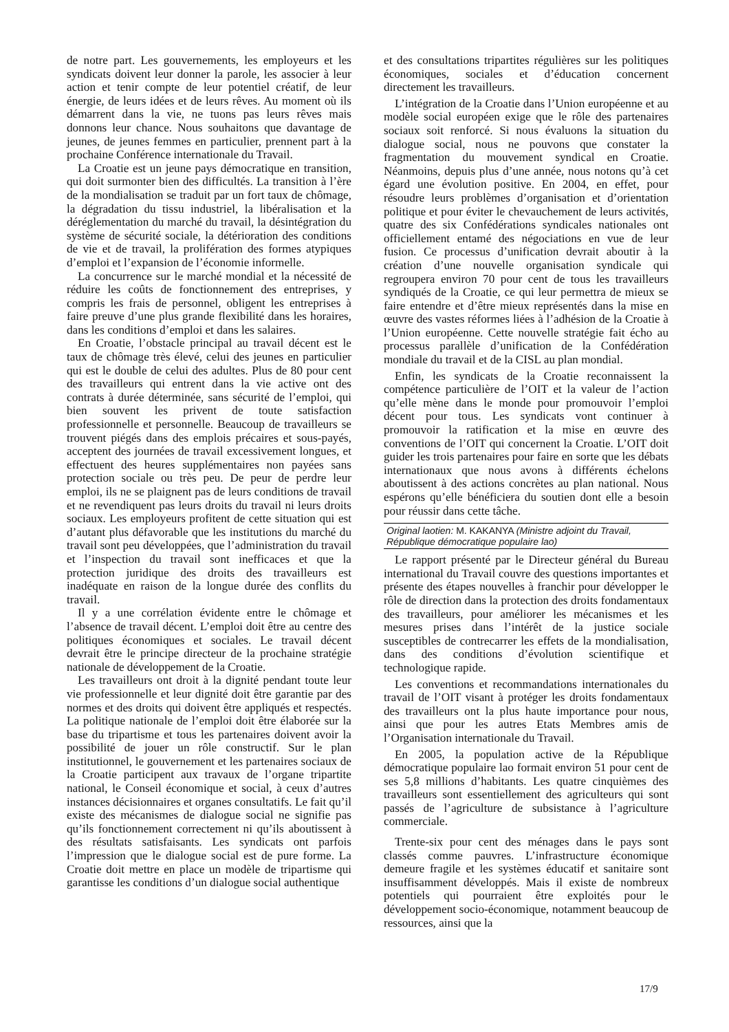de notre part. Les gouvernements, les employeurs et les syndicats doivent leur donner la parole, les associer à leur action et tenir compte de leur potentiel créatif, de leur énergie, de leurs idées et de leurs rêves. Au moment où ils démarrent dans la vie, ne tuons pas leurs rêves mais donnons leur chance. Nous souhaitons que davantage de jeunes, de jeunes femmes en particulier, prennent part à la prochaine Conférence internationale du Travail.
La Croatie est un jeune pays démocratique en transition, qui doit surmonter bien des difficultés. La transition à l’ère de la mondialisation se traduit par un fort taux de chômage, la dégradation du tissu industriel, la libéralisation et la déréglementation du marché du travail, la désintégration du système de sécurité sociale, la détérioration des conditions de vie et de travail, la prolifération des formes atypiques d’emploi et l’expansion de l’économie informelle.
La concurrence sur le marché mondial et la nécessité de réduire les coûts de fonctionnement des entreprises, y compris les frais de personnel, obligent les entreprises à faire preuve d’une plus grande flexibilité dans les horaires, dans les conditions d’emploi et dans les salaires.
En Croatie, l’obstacle principal au travail décent est le taux de chômage très élevé, celui des jeunes en particulier qui est le double de celui des adultes. Plus de 80 pour cent des travailleurs qui entrent dans la vie active ont des contrats à durée déterminée, sans sécurité de l’emploi, qui bien souvent les privent de toute satisfaction professionnelle et personnelle. Beaucoup de travailleurs se trouvent piégés dans des emplois précaires et sous-payés, acceptent des journées de travail excessivement longues, et effectuent des heures supplémentaires non payées sans protection sociale ou très peu. De peur de perdre leur emploi, ils ne se plaignent pas de leurs conditions de travail et ne revendiquent pas leurs droits du travail ni leurs droits sociaux. Les employeurs profitent de cette situation qui est d’autant plus défavorable que les institutions du marché du travail sont peu développées, que l’administration du travail et l’inspection du travail sont inefficaces et que la protection juridique des droits des travailleurs est inadéquate en raison de la longue durée des conflits du travail.
Il y a une corrélation évidente entre le chômage et l’absence de travail décent. L’emploi doit être au centre des politiques économiques et sociales. Le travail décent devrait être le principe directeur de la prochaine stratégie nationale de développement de la Croatie.
Les travailleurs ont droit à la dignité pendant toute leur vie professionnelle et leur dignité doit être garantie par des normes et des droits qui doivent être appliqués et respectés. La politique nationale de l’emploi doit être élaborée sur la base du tripartisme et tous les partenaires doivent avoir la possibilité de jouer un rôle constructif. Sur le plan institutionnel, le gouvernement et les partenaires sociaux de la Croatie participent aux travaux de l’organe tripartite national, le Conseil économique et social, à ceux d’autres instances décisionnaires et organes consultatifs. Le fait qu’il existe des mécanismes de dialogue social ne signifie pas qu’ils fonctionnement correctement ni qu’ils aboutissent à des résultats satisfaisants. Les syndicats ont parfois l’impression que le dialogue social est de pure forme. La Croatie doit mettre en place un modèle de tripartisme qui garantisse les conditions d’un dialogue social authentique
et des consultations tripartites régulières sur les politiques économiques, sociales et d’éducation concernent directement les travailleurs.
L’intégration de la Croatie dans l’Union européenne et au modèle social européen exige que le rôle des partenaires sociaux soit renforcé. Si nous évaluons la situation du dialogue social, nous ne pouvons que constater la fragmentation du mouvement syndical en Croatie. Néanmoins, depuis plus d’une année, nous notons qu’à cet égard une évolution positive. En 2004, en effet, pour résoudre leurs problèmes d’organisation et d’orientation politique et pour éviter le chevauchement de leurs activités, quatre des six Confédérations syndicales nationales ont officiellement entamé des négociations en vue de leur fusion. Ce processus d’unification devrait aboutir à la création d’une nouvelle organisation syndicale qui regroupera environ 70 pour cent de tous les travailleurs syndiqués de la Croatie, ce qui leur permettra de mieux se faire entendre et d’être mieux représentés dans la mise en œuvre des vastes réformes liées à l’adhésion de la Croatie à l’Union européenne. Cette nouvelle stratégie fait écho au processus parallèle d’unification de la Confédération mondiale du travail et de la CISL au plan mondial.
Enfin, les syndicats de la Croatie reconnaissent la compétence particulière de l’OIT et la valeur de l’action qu’elle mène dans le monde pour promouvoir l’emploi décent pour tous. Les syndicats vont continuer à promouvoir la ratification et la mise en œuvre des conventions de l’OIT qui concernent la Croatie. L’OIT doit guider les trois partenaires pour faire en sorte que les débats internationaux que nous avons à différents échelons aboutissent à des actions concrètes au plan national. Nous espérons qu’elle bénéficiera du soutien dont elle a besoin pour réussir dans cette tâche.
Original laotien: M. KAKANYA (Ministre adjoint du Travail, République démocratique populaire lao)
Le rapport présenté par le Directeur général du Bureau international du Travail couvre des questions importantes et présente des étapes nouvelles à franchir pour développer le rôle de direction dans la protection des droits fondamentaux des travailleurs, pour améliorer les mécanismes et les mesures prises dans l’intérêt de la justice sociale susceptibles de contrecarrer les effets de la mondialisation, dans des conditions d’évolution scientifique et technologique rapide.
Les conventions et recommandations internationales du travail de l’OIT visant à protéger les droits fondamentaux des travailleurs ont la plus haute importance pour nous, ainsi que pour les autres Etats Membres amis de l’Organisation internationale du Travail.
En 2005, la population active de la République démocratique populaire lao formait environ 51 pour cent de ses 5,8 millions d’habitants. Les quatre cinquièmes des travailleurs sont essentiellement des agriculteurs qui sont passés de l’agriculture de subsistance à l’agriculture commerciale.
Trente-six pour cent des ménages dans le pays sont classés comme pauvres. L’infrastructure économique demeure fragile et les systèmes éducatif et sanitaire sont insuffisamment développés. Mais il existe de nombreux potentiels qui pourraient être exploités pour le développement socio-économique, notamment beaucoup de ressources, ainsi que la
17/9